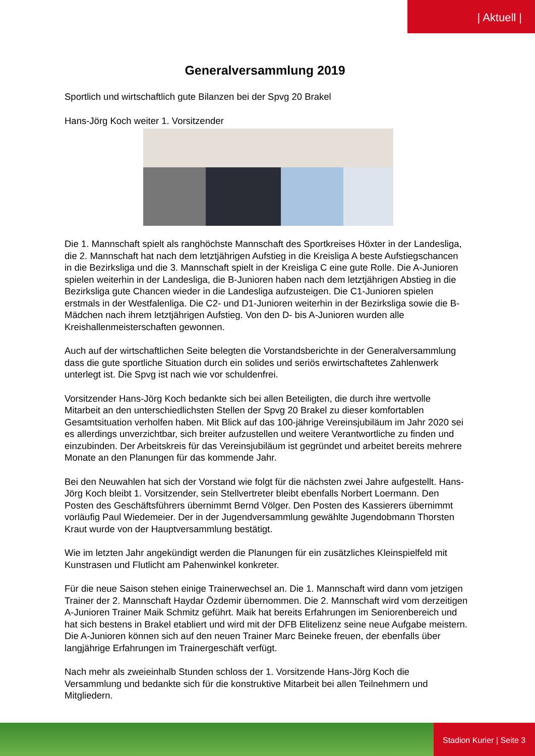| Aktuell |
Generalversammlung 2019
Sportlich und wirtschaftlich gute Bilanzen bei der Spvg 20 Brakel
Hans-Jörg Koch weiter 1. Vorsitzender
Die 1. Mannschaft spielt als ranghöchste Mannschaft des Sportkreises Höxter in der Landesliga, die 2. Mannschaft hat nach dem letztjährigen Aufstieg in die Kreisliga A beste Aufstiegschancen in die Bezirksliga und die 3. Mannschaft spielt in der Kreisliga C eine gute Rolle. Die A-Junioren spielen weiterhin in der Landesliga, die B-Junioren haben nach dem letztjährigen Abstieg in die Bezirksliga gute Chancen wieder in die Landesliga aufzusteigen. Die C1-Junioren spielen erstmals in der Westfalenliga. Die C2- und D1-Junioren weiterhin in der Bezirksliga sowie die B-Mädchen nach ihrem letztjährigen Aufstieg. Von den D- bis A-Junioren wurden alle Kreishallenmeisterschaften gewonnen.
Auch auf der wirtschaftlichen Seite belegten die Vorstandsberichte in der Generalversammlung dass die gute sportliche Situation durch ein solides und seriös erwirtschaftetes Zahlenwerk unterlegt ist. Die Spvg ist nach wie vor schuldenfrei.
Vorsitzender Hans-Jörg Koch bedankte sich bei allen Beteiligten, die durch ihre wertvolle Mitarbeit an den unterschiedlichsten Stellen der Spvg 20 Brakel zu dieser komfortablen Gesamtsituation verholfen haben. Mit Blick auf das 100-jährige Vereinsjubiläum im Jahr 2020 sei es allerdings unverzichtbar, sich breiter aufzustellen und weitere Verantwortliche zu finden und einzubinden. Der Arbeitskreis für das Vereinsjubiläum ist gegründet und arbeitet bereits mehrere Monate an den Planungen für das kommende Jahr.
Bei den Neuwahlen hat sich der Vorstand wie folgt für die nächsten zwei Jahre aufgestellt. Hans-Jörg Koch bleibt 1. Vorsitzender, sein Stellvertreter bleibt ebenfalls Norbert Loermann. Den Posten des Geschäftsführers übernimmt Bernd Völger. Den Posten des Kassierers übernimmt vorläufig Paul Wiedemeier. Der in der Jugendversammlung gewählte Jugendobmann Thorsten Kraut wurde von der Hauptversammlung bestätigt.
Wie im letzten Jahr angekündigt werden die Planungen für ein zusätzliches Kleinspielfeld mit Kunstrasen und Flutlicht am Pahenwinkel konkreter.
Für die neue Saison stehen einige Trainerwechsel an. Die 1. Mannschaft wird dann vom jetzigen Trainer der 2. Mannschaft Haydar Özdemir übernommen. Die 2. Mannschaft wird vom derzeitigen A-Junioren Trainer Maik Schmitz geführt. Maik hat bereits Erfahrungen im Seniorenbereich und hat sich bestens in Brakel etabliert und wird mit der DFB Elitelizenz seine neue Aufgabe meistern. Die A-Junioren können sich auf den neuen Trainer Marc Beineke freuen, der ebenfalls über langjährige Erfahrungen im Trainergeschäft verfügt.
Nach mehr als zweieinhalb Stunden schloss der 1. Vorsitzende Hans-Jörg Koch die Versammlung und bedankte sich für die konstruktive Mitarbeit bei allen Teilnehmern und Mitgliedern.
Stadion Kurier | Seite 3